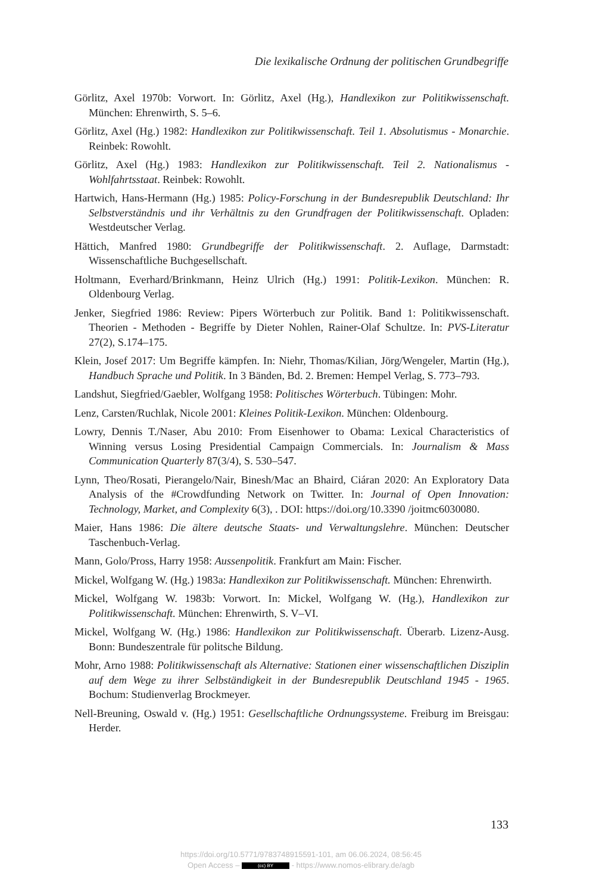Die lexikalische Ordnung der politischen Grundbegriffe
Görlitz, Axel 1970b: Vorwort. In: Görlitz, Axel (Hg.), Handlexikon zur Politikwissenschaft. München: Ehrenwirth, S. 5–6.
Görlitz, Axel (Hg.) 1982: Handlexikon zur Politikwissenschaft. Teil 1. Absolutismus - Monarchie. Reinbek: Rowohlt.
Görlitz, Axel (Hg.) 1983: Handlexikon zur Politikwissenschaft. Teil 2. Nationalismus - Wohlfahrtsstaat. Reinbek: Rowohlt.
Hartwich, Hans-Hermann (Hg.) 1985: Policy-Forschung in der Bundesrepublik Deutschland: Ihr Selbstverständnis und ihr Verhältnis zu den Grundfragen der Politikwissenschaft. Opladen: Westdeutscher Verlag.
Hättich, Manfred 1980: Grundbegriffe der Politikwissenschaft. 2. Auflage, Darmstadt: Wissenschaftliche Buchgesellschaft.
Holtmann, Everhard/Brinkmann, Heinz Ulrich (Hg.) 1991: Politik-Lexikon. München: R. Oldenbourg Verlag.
Jenker, Siegfried 1986: Review: Pipers Wörterbuch zur Politik. Band 1: Politikwissenschaft. Theorien - Methoden - Begriffe by Dieter Nohlen, Rainer-Olaf Schultze. In: PVS-Literatur 27(2), S.174–175.
Klein, Josef 2017: Um Begriffe kämpfen. In: Niehr, Thomas/Kilian, Jörg/Wengeler, Martin (Hg.), Handbuch Sprache und Politik. In 3 Bänden, Bd. 2. Bremen: Hempel Verlag, S. 773–793.
Landshut, Siegfried/Gaebler, Wolfgang 1958: Politisches Wörterbuch. Tübingen: Mohr.
Lenz, Carsten/Ruchlak, Nicole 2001: Kleines Politik-Lexikon. München: Oldenbourg.
Lowry, Dennis T./Naser, Abu 2010: From Eisenhower to Obama: Lexical Characteristics of Winning versus Losing Presidential Campaign Commercials. In: Journalism & Mass Communication Quarterly 87(3/4), S. 530–547.
Lynn, Theo/Rosati, Pierangelo/Nair, Binesh/Mac an Bhaird, Ciáran 2020: An Exploratory Data Analysis of the #Crowdfunding Network on Twitter. In: Journal of Open Innovation: Technology, Market, and Complexity 6(3), . DOI: https://doi.org/10.3390 /joitmc6030080.
Maier, Hans 1986: Die ältere deutsche Staats- und Verwaltungslehre. München: Deutscher Taschenbuch-Verlag.
Mann, Golo/Pross, Harry 1958: Aussenpolitik. Frankfurt am Main: Fischer.
Mickel, Wolfgang W. (Hg.) 1983a: Handlexikon zur Politikwissenschaft. München: Ehrenwirth.
Mickel, Wolfgang W. 1983b: Vorwort. In: Mickel, Wolfgang W. (Hg.), Handlexikon zur Politikwissenschaft. München: Ehrenwirth, S. V–VI.
Mickel, Wolfgang W. (Hg.) 1986: Handlexikon zur Politikwissenschaft. Überarb. Lizenz-Ausg. Bonn: Bundeszentrale für politsche Bildung.
Mohr, Arno 1988: Politikwissenschaft als Alternative: Stationen einer wissenschaftlichen Disziplin auf dem Wege zu ihrer Selbständigkeit in der Bundesrepublik Deutschland 1945 - 1965. Bochum: Studienverlag Brockmeyer.
Nell-Breuning, Oswald v. (Hg.) 1951: Gesellschaftliche Ordnungssysteme. Freiburg im Breisgau: Herder.
133
https://doi.org/10.5771/9783748915591-101, am 06.06.2024, 08:56:45
Open Access – (cc) BY - https://www.nomos-elibrary.de/agb